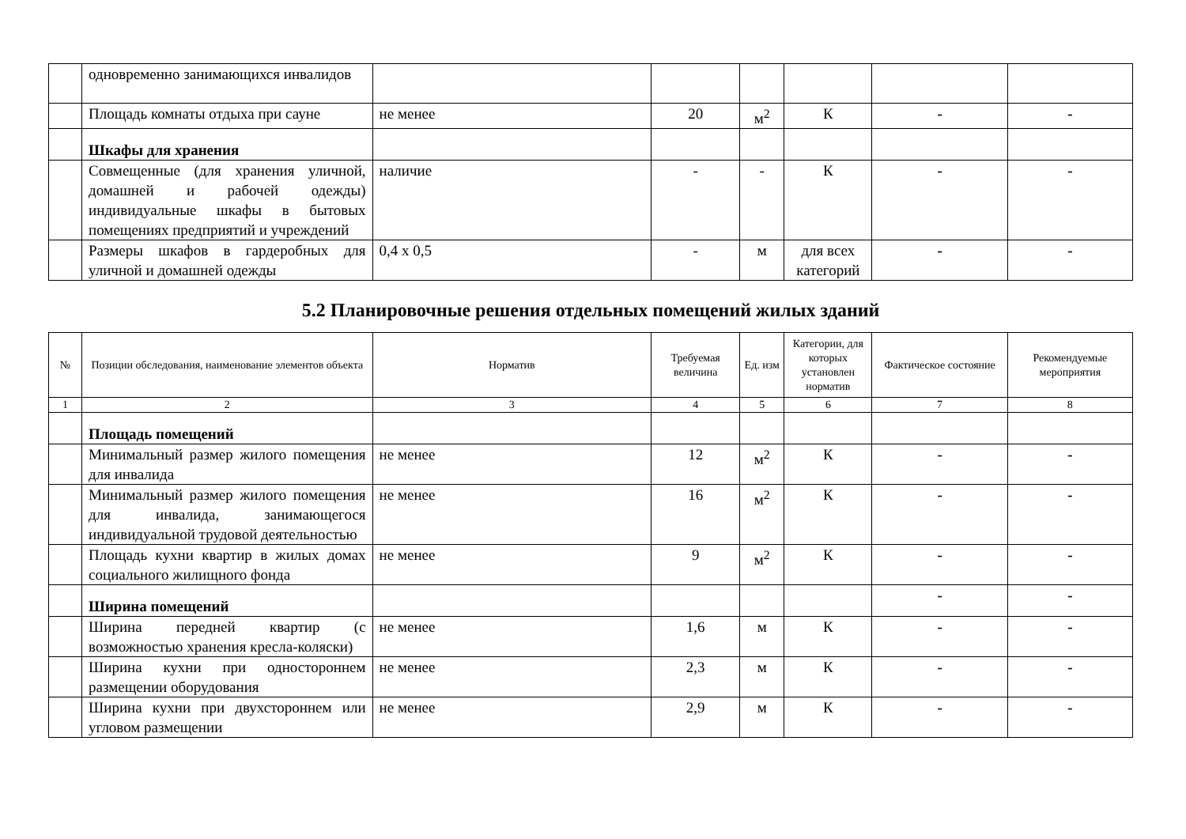| | одновременно занимающихся инвалидов | | | | | | |
| | Площадь комнаты отдыха при сауне | не менее | 20 | м<sup>2</sup> | К | - | - |
| | Шкафы для хранения | | | | | | |
| | Совмещенные (для хранения уличной, домашней и рабочей одежды) индивидуальные шкафы в бытовых помещениях предприятий и учреждений | наличие | - | - | К | - | - |
| | Размеры шкафов в гардеробных для уличной и домашней одежды | 0,4 х 0,5 | - | м | для всех категорий | - | - |
5.2 Планировочные решения отдельных помещений жилых зданий
| № | Позиции обследования, наименование элементов объекта | Норматив | Требуемая величина | Ед. изм | Категории, для которых установлен норматив | Фактическое состояние | Рекомендуемые мероприятия |
| --- | --- | --- | --- | --- | --- | --- | --- |
| 1 | 2 | 3 | 4 | 5 | 6 | 7 | 8 |
| | Площадь помещений | | | | | | |
| | Минимальный размер жилого помещения для инвалида | не менее | 12 | м<sup>2</sup> | К | - | - |
| | Минимальный размер жилого помещения для инвалида, занимающегося индивидуальной трудовой деятельностью | не менее | 16 | м<sup>2</sup> | К | - | - |
| | Площадь кухни квартир в жилых домах социального жилищного фонда | не менее | 9 | м<sup>2</sup> | К | - | - |
| | Ширина помещений | | | | | - | - |
| | Ширина передней квартир (с возможностью хранения кресла-коляски) | не менее | 1,6 | м | К | - | - |
| | Ширина кухни при одностороннем размещении оборудования | не менее | 2,3 | м | К | - | - |
| | Ширина кухни при двухстороннем или угловом размещении | не менее | 2,9 | м | К | - | - |